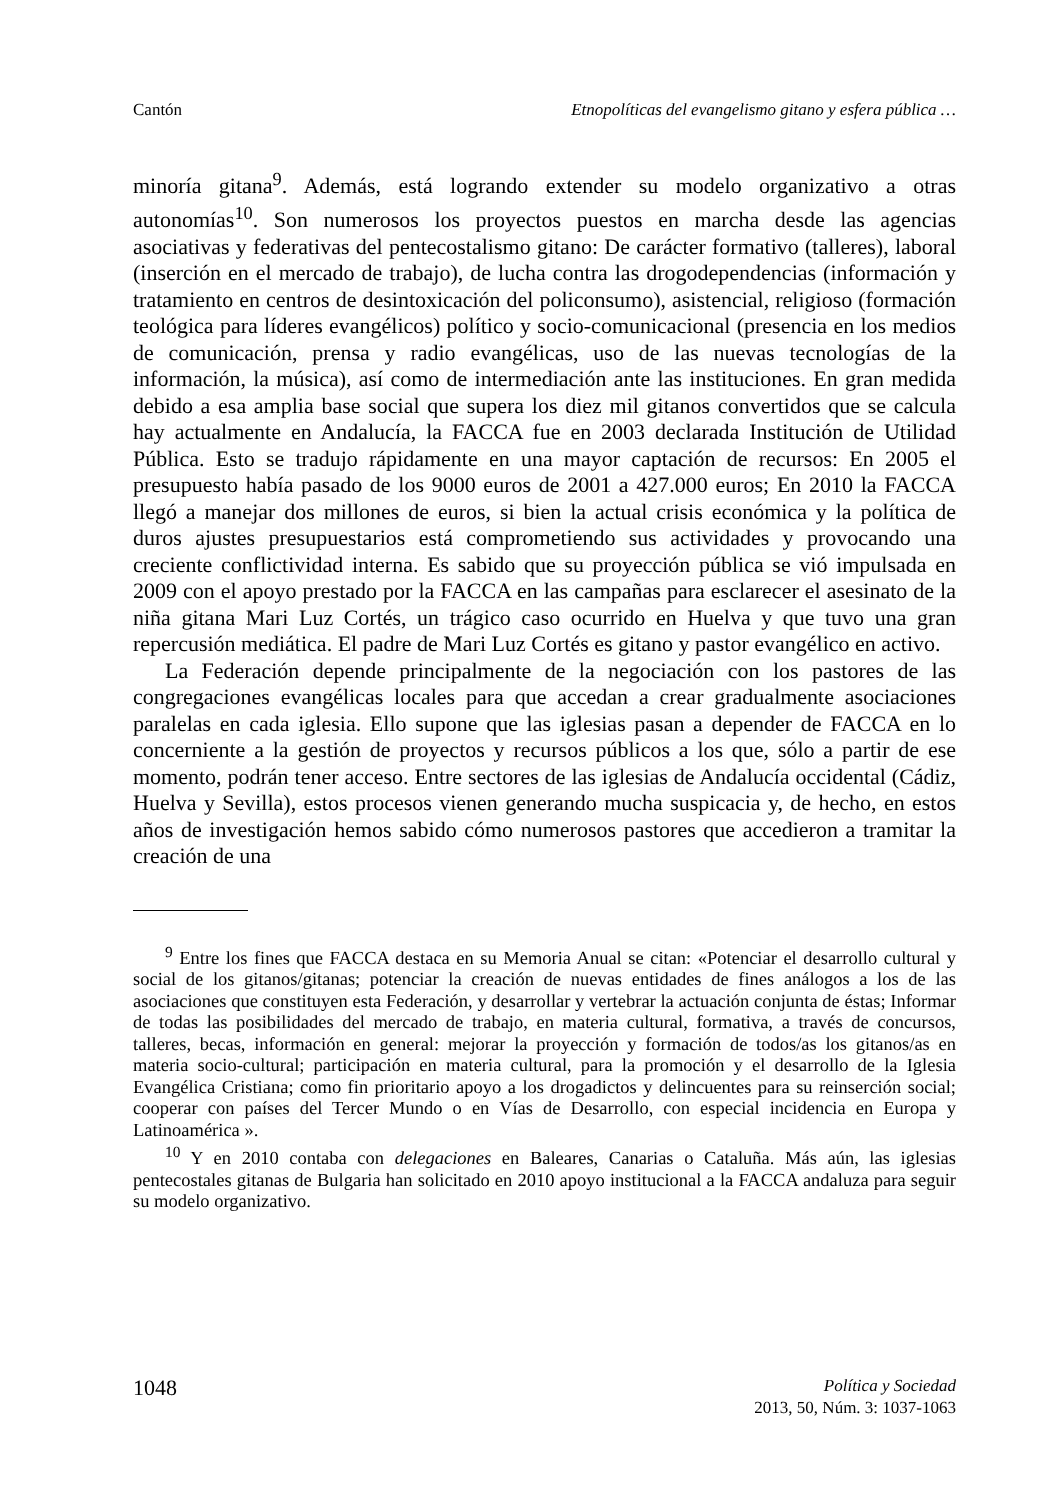Cantón Etnopolíticas del evangelismo gitano y esfera pública …
minoría gitana<sup>9</sup>. Además, está logrando extender su modelo organizativo a otras autonomías<sup>10</sup>. Son numerosos los proyectos puestos en marcha desde las agencias asociativas y federativas del pentecostalismo gitano: De carácter formativo (talleres), laboral (inserción en el mercado de trabajo), de lucha contra las drogodependencias (información y tratamiento en centros de desintoxicación del policonsumo), asistencial, religioso (formación teológica para líderes evangélicos) político y socio-comunicacional (presencia en los medios de comunicación, prensa y radio evangélicas, uso de las nuevas tecnologías de la información, la música), así como de intermediación ante las instituciones. En gran medida debido a esa amplia base social que supera los diez mil gitanos convertidos que se calcula hay actualmente en Andalucía, la FACCA fue en 2003 declarada Institución de Utilidad Pública. Esto se tradujo rápidamente en una mayor captación de recursos: En 2005 el presupuesto había pasado de los 9000 euros de 2001 a 427.000 euros; En 2010 la FACCA llegó a manejar dos millones de euros, si bien la actual crisis económica y la política de duros ajustes presupuestarios está comprometiendo sus actividades y provocando una creciente conflictividad interna. Es sabido que su proyección pública se vió impulsada en 2009 con el apoyo prestado por la FACCA en las campañas para esclarecer el asesinato de la niña gitana Mari Luz Cortés, un trágico caso ocurrido en Huelva y que tuvo una gran repercusión mediática. El padre de Mari Luz Cortés es gitano y pastor evangélico en activo.
La Federación depende principalmente de la negociación con los pastores de las congregaciones evangélicas locales para que accedan a crear gradualmente asociaciones paralelas en cada iglesia. Ello supone que las iglesias pasan a depender de FACCA en lo concerniente a la gestión de proyectos y recursos públicos a los que, sólo a partir de ese momento, podrán tener acceso. Entre sectores de las iglesias de Andalucía occidental (Cádiz, Huelva y Sevilla), estos procesos vienen generando mucha suspicacia y, de hecho, en estos años de investigación hemos sabido cómo numerosos pastores que accedieron a tramitar la creación de una
<sup>9</sup> Entre los fines que FACCA destaca en su Memoria Anual se citan: «Potenciar el desarrollo cultural y social de los gitanos/gitanas; potenciar la creación de nuevas entidades de fines análogos a los de las asociaciones que constituyen esta Federación, y desarrollar y vertebrar la actuación conjunta de éstas; Informar de todas las posibilidades del mercado de trabajo, en materia cultural, formativa, a través de concursos, talleres, becas, información en general: mejorar la proyección y formación de todos/as los gitanos/as en materia socio-cultural; participación en materia cultural, para la promoción y el desarrollo de la Iglesia Evangélica Cristiana; como fin prioritario apoyo a los drogadictos y delincuentes para su reinserción social; cooperar con países del Tercer Mundo o en Vías de Desarrollo, con especial incidencia en Europa y Latinoamérica ».
<sup>10</sup> Y en 2010 contaba con delegaciones en Baleares, Canarias o Cataluña. Más aún, las iglesias pentecostales gitanas de Bulgaria han solicitado en 2010 apoyo institucional a la FACCA andaluza para seguir su modelo organizativo.
1048
Política y Sociedad
2013, 50, Núm. 3: 1037-1063